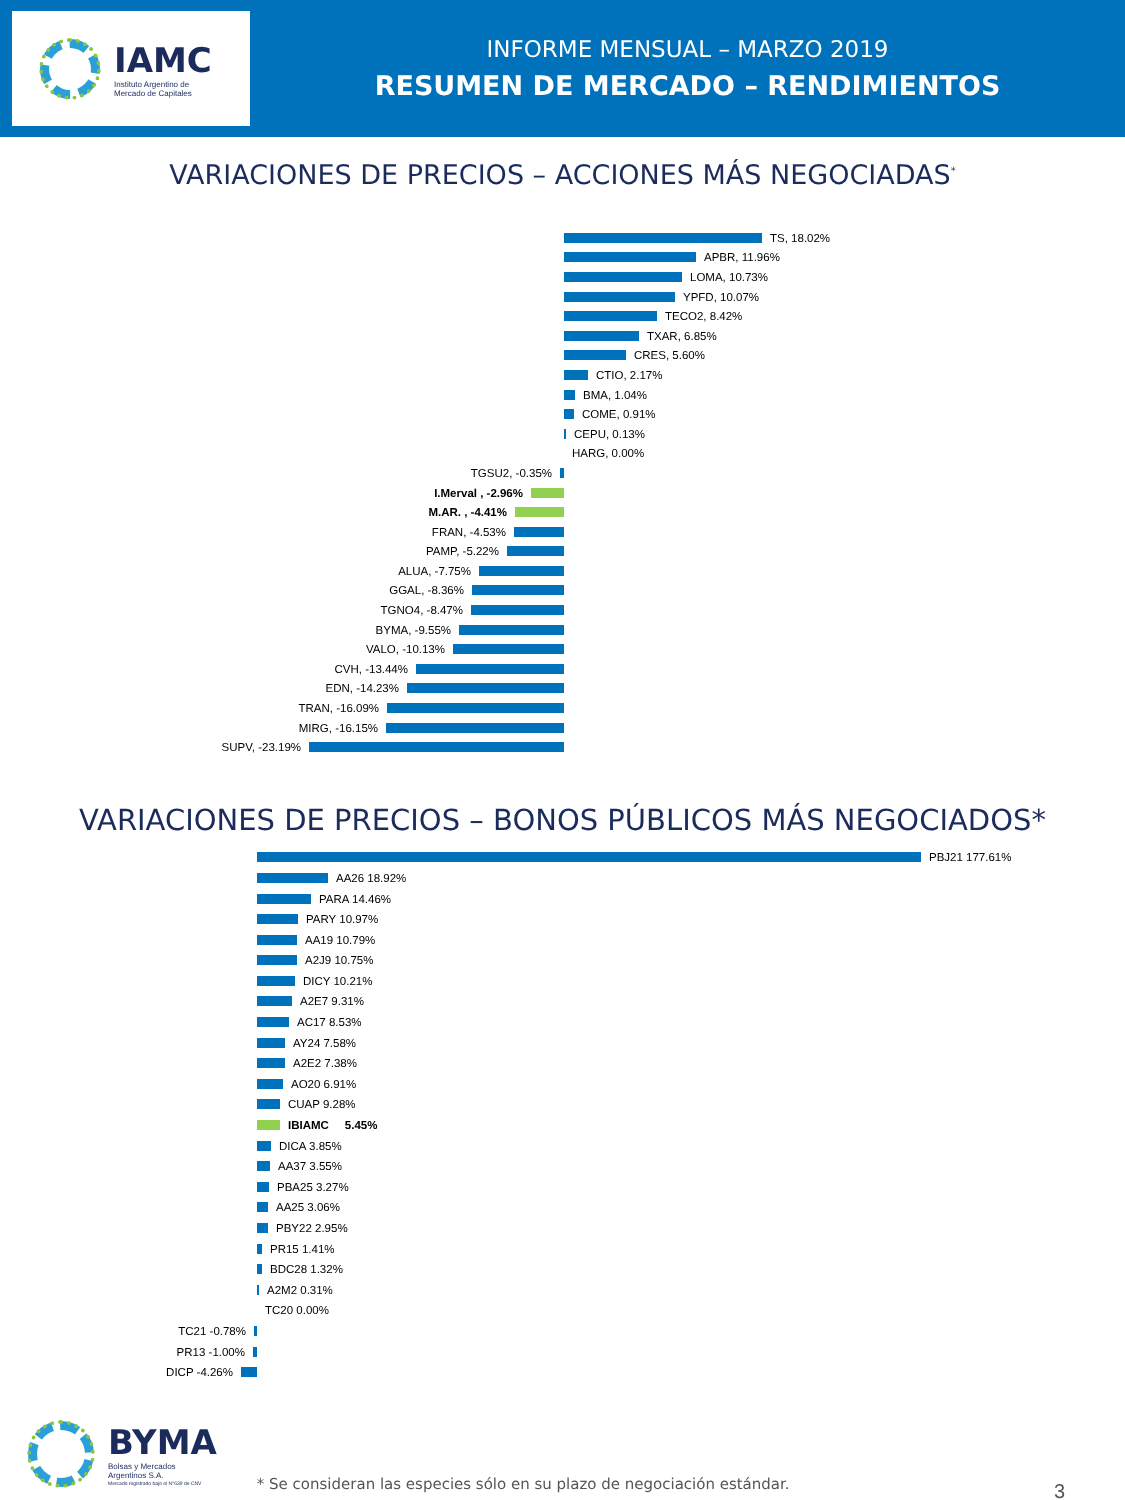IAMC
Instituto Argentino de
Mercado de Capitales
INFORME MENSUAL – MARZO 2019
RESUMEN DE MERCADO – RENDIMIENTOS
VARIACIONES DE PRECIOS – ACCIONES MÁS NEGOCIADAS<sup>*</sup>
TS, 18.02%
APBR, 11.96%
LOMA, 10.73%
YPFD, 10.07%
TECO2, 8.42%
TXAR, 6.85%
CRES, 5.60%
CTIO, 2.17%
BMA, 1.04%
COME, 0.91%
CEPU, 0.13%
HARG, 0.00%
TGSU2, -0.35%
I.Merval , -2.96%
M.AR. , -4.41%
FRAN, -4.53%
PAMP, -5.22%
ALUA, -7.75%
GGAL, -8.36%
TGNO4, -8.47%
BYMA, -9.55%
VALO, -10.13%
CVH, -13.44%
EDN, -14.23%
TRAN, -16.09%
MIRG, -16.15%
SUPV, -23.19%
VARIACIONES DE PRECIOS – BONOS PÚBLICOS MÁS NEGOCIADOS*
PBJ21 177.61%
AA26 18.92%
PARA 14.46%
PARY 10.97%
AA19 10.79%
A2J9 10.75%
DICY 10.21%
A2E7 9.31%
AC17 8.53%
AY24 7.58%
A2E2 7.38%
AO20 6.91%
CUAP 9.28%
IBIAMC 5.45%
DICA 3.85%
AA37 3.55%
PBA25 3.27%
AA25 3.06%
PBY22 2.95%
PR15 1.41%
BDC28 1.32%
A2M2 0.31%
TC20 0.00%
TC21 -0.78%
PR13 -1.00%
DICP -4.26%
BYMA
Bolsas y Mercados
Argentinos S.A.
Mercado registrado bajo el N°639 de CNV
* Se consideran las especies sólo en su plazo de negociación estándar.
3